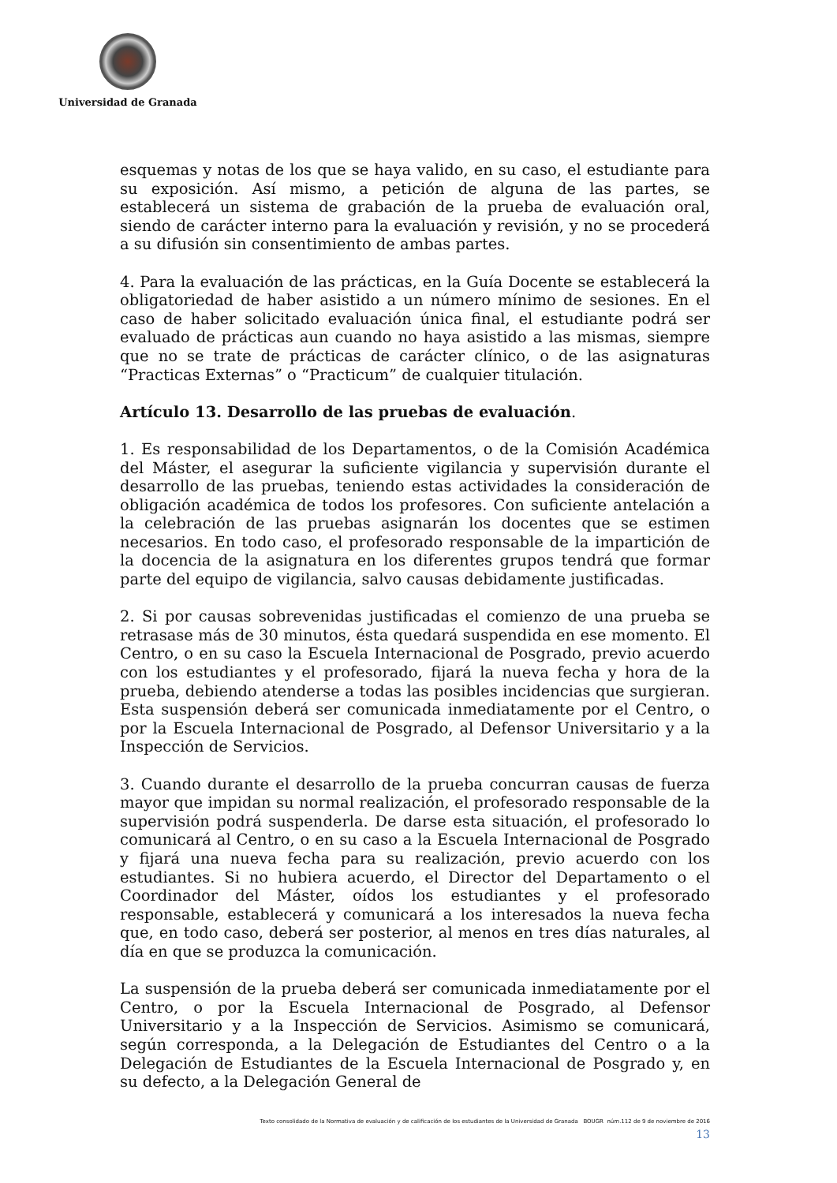Universidad de Granada
esquemas y notas de los que se haya valido, en su caso, el estudiante para su exposición. Así mismo, a petición de alguna de las partes, se establecerá un sistema de grabación de la prueba de evaluación oral, siendo de carácter interno para la evaluación y revisión, y no se procederá a su difusión sin consentimiento de ambas partes.
4. Para la evaluación de las prácticas, en la Guía Docente se establecerá la obligatoriedad de haber asistido a un número mínimo de sesiones. En el caso de haber solicitado evaluación única final, el estudiante podrá ser evaluado de prácticas aun cuando no haya asistido a las mismas, siempre que no se trate de prácticas de carácter clínico, o de las asignaturas “Practicas Externas” o “Practicum” de cualquier titulación.
Artículo 13. Desarrollo de las pruebas de evaluación.
1. Es responsabilidad de los Departamentos, o de la Comisión Académica del Máster, el asegurar la suficiente vigilancia y supervisión durante el desarrollo de las pruebas, teniendo estas actividades la consideración de obligación académica de todos los profesores. Con suficiente antelación a la celebración de las pruebas asignarán los docentes que se estimen necesarios. En todo caso, el profesorado responsable de la impartición de la docencia de la asignatura en los diferentes grupos tendrá que formar parte del equipo de vigilancia, salvo causas debidamente justificadas.
2. Si por causas sobrevenidas justificadas el comienzo de una prueba se retrasase más de 30 minutos, ésta quedará suspendida en ese momento. El Centro, o en su caso la Escuela Internacional de Posgrado, previo acuerdo con los estudiantes y el profesorado, fijará la nueva fecha y hora de la prueba, debiendo atenderse a todas las posibles incidencias que surgieran. Esta suspensión deberá ser comunicada inmediatamente por el Centro, o por la Escuela Internacional de Posgrado, al Defensor Universitario y a la Inspección de Servicios.
3. Cuando durante el desarrollo de la prueba concurran causas de fuerza mayor que impidan su normal realización, el profesorado responsable de la supervisión podrá suspenderla. De darse esta situación, el profesorado lo comunicará al Centro, o en su caso a la Escuela Internacional de Posgrado y fijará una nueva fecha para su realización, previo acuerdo con los estudiantes. Si no hubiera acuerdo, el Director del Departamento o el Coordinador del Máster, oídos los estudiantes y el profesorado responsable, establecerá y comunicará a los interesados la nueva fecha que, en todo caso, deberá ser posterior, al menos en tres días naturales, al día en que se produzca la comunicación.
La suspensión de la prueba deberá ser comunicada inmediatamente por el Centro, o por la Escuela Internacional de Posgrado, al Defensor Universitario y a la Inspección de Servicios. Asimismo se comunicará, según corresponda, a la Delegación de Estudiantes del Centro o a la Delegación de Estudiantes de la Escuela Internacional de Posgrado y, en su defecto, a la Delegación General de
Texto consolidado de la Normativa de evaluación y de calificación de los estudiantes de la Universidad de Granada BOUGR núm.112 de 9 de noviembre de 2016
13